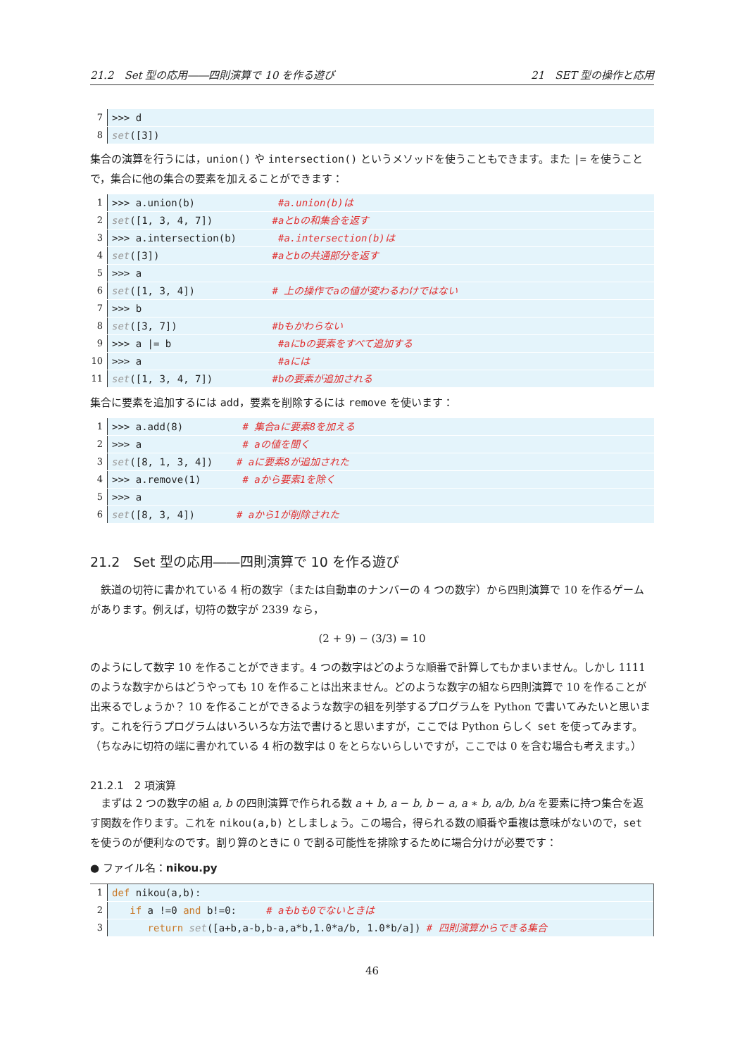21.2　Set 型の応用――四則演算で 10 を作る遊び 21　SET 型の操作と応用
7 >>> d
8 set([3])
集合の演算を行うには，union() や intersection() というメソッドを使うこともできます。また |= を使うことで，集合に他の集合の要素を加えることができます：
1 >>> a.union(b) #a.union(b)は
2 set([1, 3, 4, 7]) #aとbの和集合を返す
3 >>> a.intersection(b) #a.intersection(b)は
4 set([3]) #aとbの共通部分を返す
5 >>> a
6 set([1, 3, 4]) # 上の操作でaの値が変わるわけではない
7 >>> b
8 set([3, 7]) #bもかわらない
9 >>> a |= b #aにbの要素をすべて追加する
10 >>> a #aには
11 set([1, 3, 4, 7]) #bの要素が追加される
集合に要素を追加するには add，要素を削除するには remove を使います：
1 >>> a.add(8) # 集合aに要素8を加える
2 >>> a # aの値を聞く
3 set([8, 1, 3, 4]) # aに要素8が追加された
4 >>> a.remove(1) # aから要素1を除く
5 >>> a
6 set([8, 3, 4]) # aから1が削除された
21.2　Set 型の応用――四則演算で 10 を作る遊び
　鉄道の切符に書かれている 4 桁の数字（または自動車のナンバーの 4 つの数字）から四則演算で 10 を作るゲームがあります。例えば，切符の数字が 2339 なら，
(2 + 9) − (3/3) = 10
のようにして数字 10 を作ることができます。4 つの数字はどのような順番で計算してもかまいません。しかし 1111 のような数字からはどうやっても 10 を作ることは出来ません。どのような数字の組なら四則演算で 10 を作ることが出来るでしょうか？ 10 を作ることができるような数字の組を列挙するプログラムを Python で書いてみたいと思います。これを行うプログラムはいろいろな方法で書けると思いますが，ここでは Python らしく set を使ってみます。（ちなみに切符の端に書かれている 4 桁の数字は 0 をとらないらしいですが，ここでは 0 を含む場合も考えます。）
21.2.1　2 項演算
　まずは 2 つの数字の組 a, b の四則演算で作られる数 a + b, a − b, b − a, a ∗ b, a/b, b/a を要素に持つ集合を返す関数を作ります。これを nikou(a,b) としましょう。この場合，得られる数の順番や重複は意味がないので，set を使うのが便利なのです。割り算のときに 0 で割る可能性を排除するために場合分けが必要です：
● ファイル名：nikou.py
1 def nikou(a,b):
2 if a !=0 and b!=0: # aもbも0でないときは
3 return set([a+b,a-b,b-a,a*b,1.0*a/b, 1.0*b/a]) # 四則演算からできる集合
46